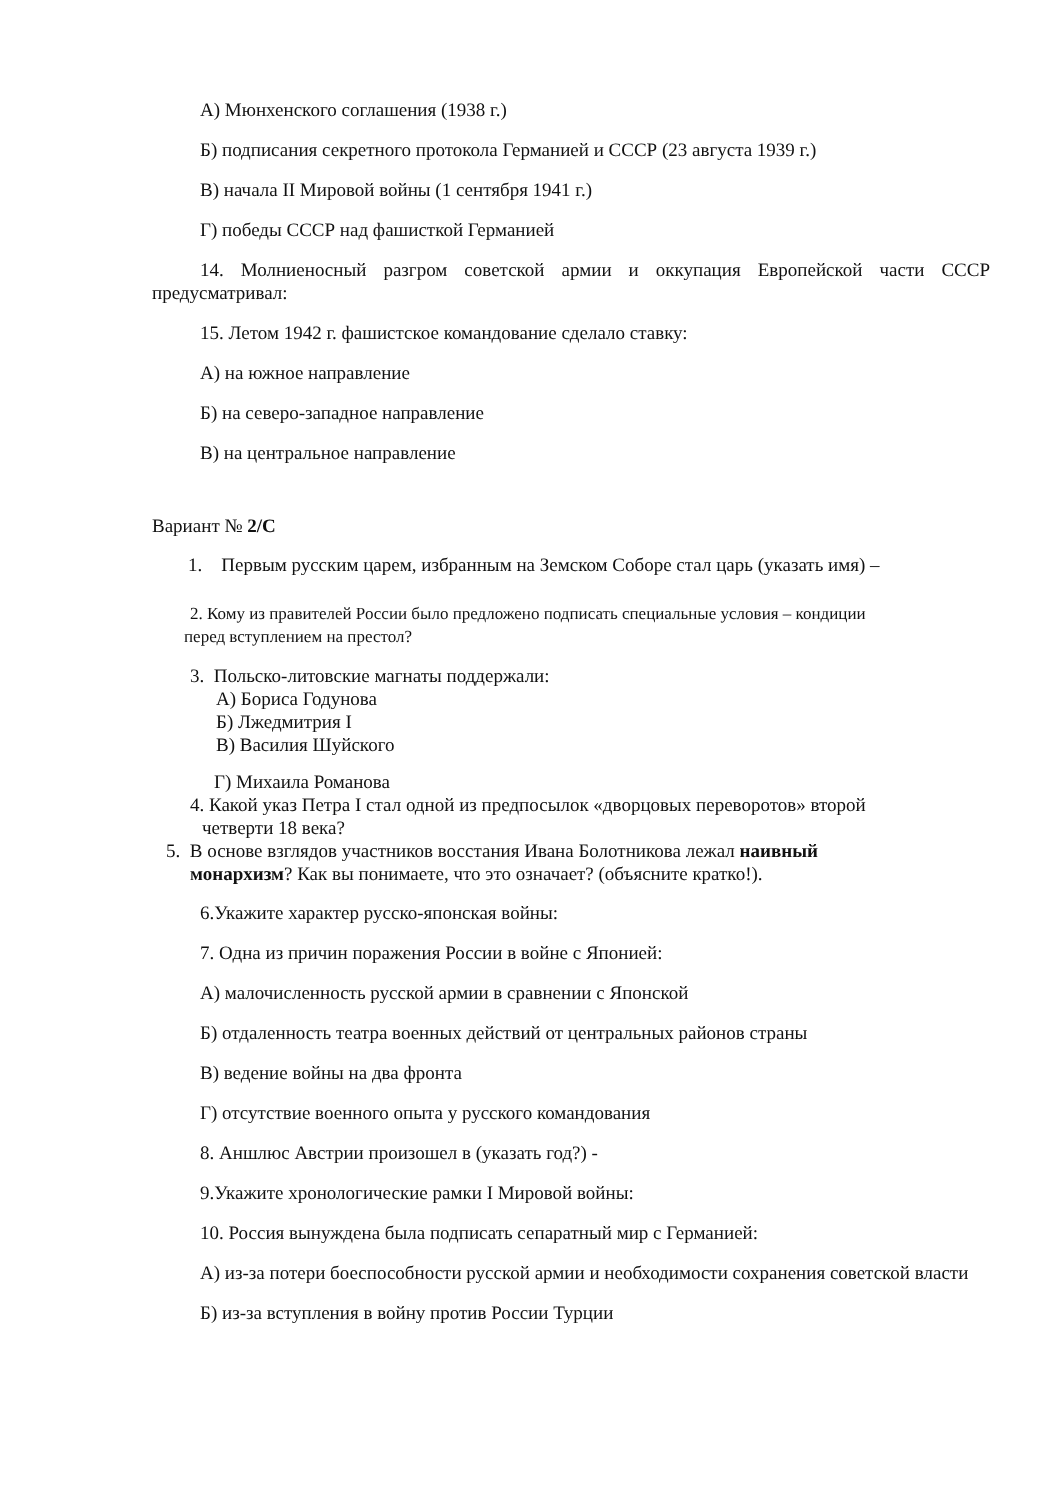А) Мюнхенского соглашения (1938 г.)
Б) подписания секретного протокола Германией и СССР (23 августа 1939 г.)
В) начала II Мировой войны (1 сентября 1941 г.)
Г) победы СССР над фашисткой Германией
14. Молниеносный разгром советской армии и оккупация Европейской части СССР предусматривал:
15. Летом 1942 г. фашистское командование сделало ставку:
А) на южное направление
Б) на северо-западное направление
В) на центральное направление
Вариант № 2/С
1. Первым русским царем, избранным на Земском Соборе стал царь (указать имя) –
2. Кому из правителей России было предложено подписать специальные условия – кондиции
перед вступлением на престол?
3. Польско-литовские магнаты поддержали:
А) Бориса Годунова
Б) Лжедмитрия I
В) Василия Шуйского
Г) Михаила Романова
4. Какой указ Петра I стал одной из предпосылок «дворцовых переворотов» второй
четверти 18 века?
5. В основе взглядов участников восстания Ивана Болотникова лежал наивный
монархизм? Как вы понимаете, что это означает? (объясните кратко!).
6.Укажите характер русско-японская войны:
7. Одна из причин поражения России в войне с Японией:
А) малочисленность русской армии в сравнении с Японской
Б) отдаленность театра военных действий от центральных районов страны
В) ведение войны на два фронта
Г) отсутствие военного опыта у русского командования
8. Аншлюс Австрии произошел в (указать год?) -
9.Укажите хронологические рамки I Мировой войны:
10. Россия вынуждена была подписать сепаратный мир с Германией:
А) из-за потери боеспособности русской армии и необходимости сохранения советской власти
Б) из-за вступления в войну против России Турции